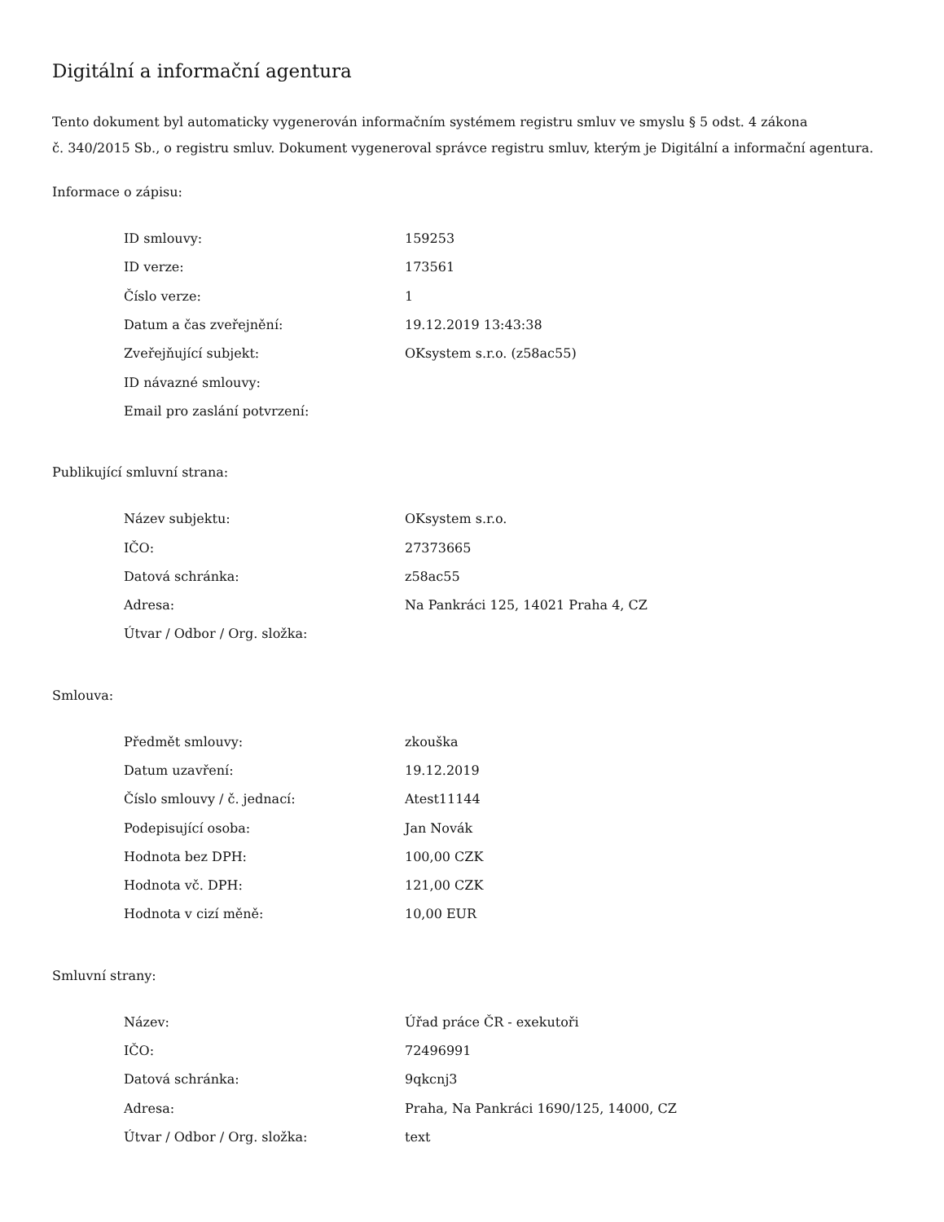Digitální a informační agentura
Tento dokument byl automaticky vygenerován informačním systémem registru smluv ve smyslu § 5 odst. 4 zákona
č. 340/2015 Sb., o registru smluv. Dokument vygeneroval správce registru smluv, kterým je Digitální a informační agentura.
Informace o zápisu:
| ID smlouvy: | 159253 |
| ID verze: | 173561 |
| Číslo verze: | 1 |
| Datum a čas zveřejnění: | 19.12.2019 13:43:38 |
| Zveřejňující subjekt: | OKsystem s.r.o. (z58ac55) |
| ID návazné smlouvy: | |
| Email pro zaslání potvrzení: | |
Publikující smluvní strana:
| Název subjektu: | OKsystem s.r.o. |
| IČO: | 27373665 |
| Datová schránka: | z58ac55 |
| Adresa: | Na Pankráci 125, 14021 Praha 4, CZ |
| Útvar / Odbor / Org. složka: | |
Smlouva:
| Předmět smlouvy: | zkouška |
| Datum uzavření: | 19.12.2019 |
| Číslo smlouvy / č. jednací: | Atest11144 |
| Podepisující osoba: | Jan Novák |
| Hodnota bez DPH: | 100,00 CZK |
| Hodnota vč. DPH: | 121,00 CZK |
| Hodnota v cizí měně: | 10,00 EUR |
Smluvní strany:
| Název: | Úřad práce ČR - exekutoři |
| IČO: | 72496991 |
| Datová schránka: | 9qkcnj3 |
| Adresa: | Praha, Na Pankráci 1690/125, 14000, CZ |
| Útvar / Odbor / Org. složka: | text |